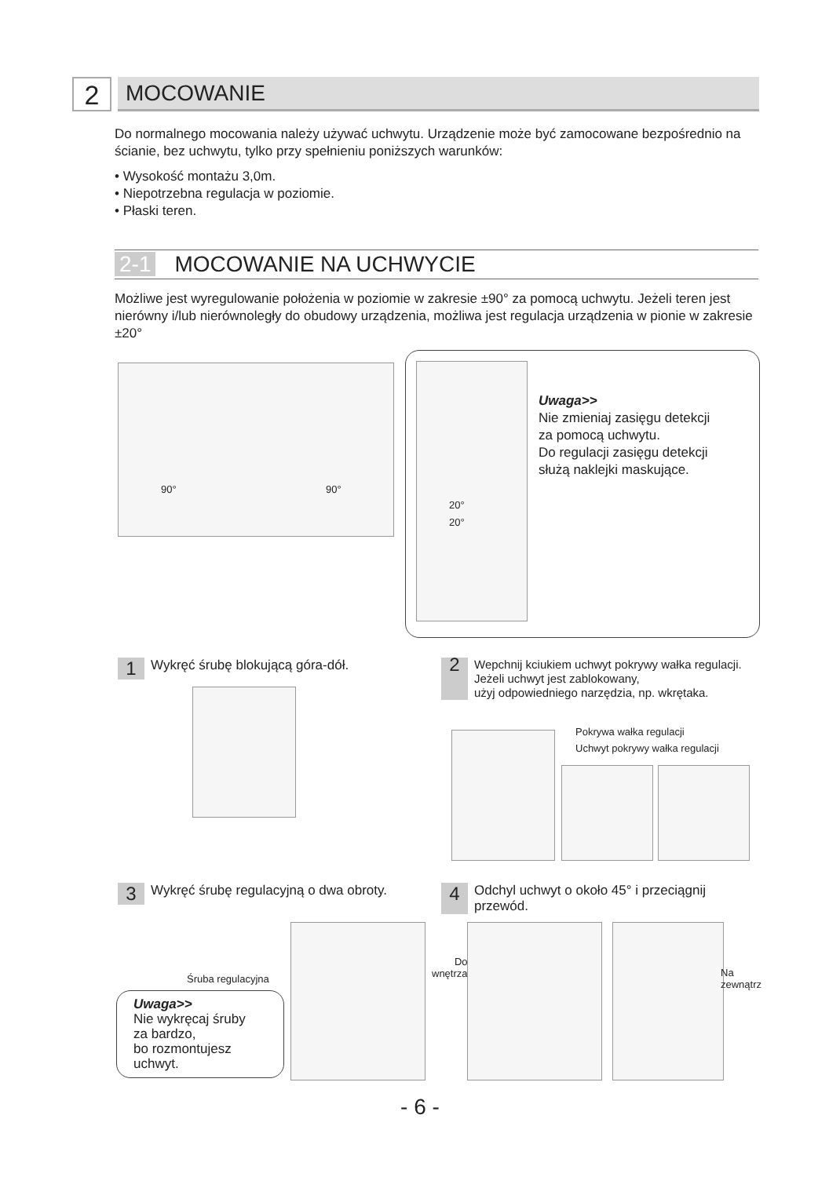2
MOCOWANIE
Do normalnego mocowania należy używać uchwytu. Urządzenie może być zamocowane bezpośrednio na ścianie, bez uchwytu, tylko przy spełnieniu poniższych warunków:
• Wysokość montażu 3,0m.
• Niepotrzebna regulacja w poziomie.
• Płaski teren.
2-1 MOCOWANIE NA UCHWYCIE
Możliwe jest wyregulowanie położenia w poziomie w zakresie ±90° za pomocą uchwytu. Jeżeli teren jest nierówny i/lub nierównoległy do obudowy urządzenia, możliwa jest regulacja urządzenia w pionie w zakresie ±20°
90° 90°
20°
20°
Uwaga>>
Nie zmieniaj zasięgu detekcji
za pomocą uchwytu.
Do regulacji zasięgu detekcji
służą naklejki maskujące.
1 Wykręć śrubę blokującą góra-dół.
2 Wepchnij kciukiem uchwyt pokrywy wałka regulacji.
Jeżeli uchwyt jest zablokowany,
użyj odpowiedniego narzędzia, np. wkrętaka.
Pokrywa wałka regulacji
Uchwyt pokrywy wałka regulacji
3 Wykręć śrubę regulacyjną o dwa obroty.
4 Odchyl uchwyt o około 45° i przeciągnij
przewód.
Śruba regulacyjna
Uwaga>>
Nie wykręcaj śruby
za bardzo,
bo rozmontujesz
uchwyt.
Do
wnętrza
Na
zewnątrz
- 6 -